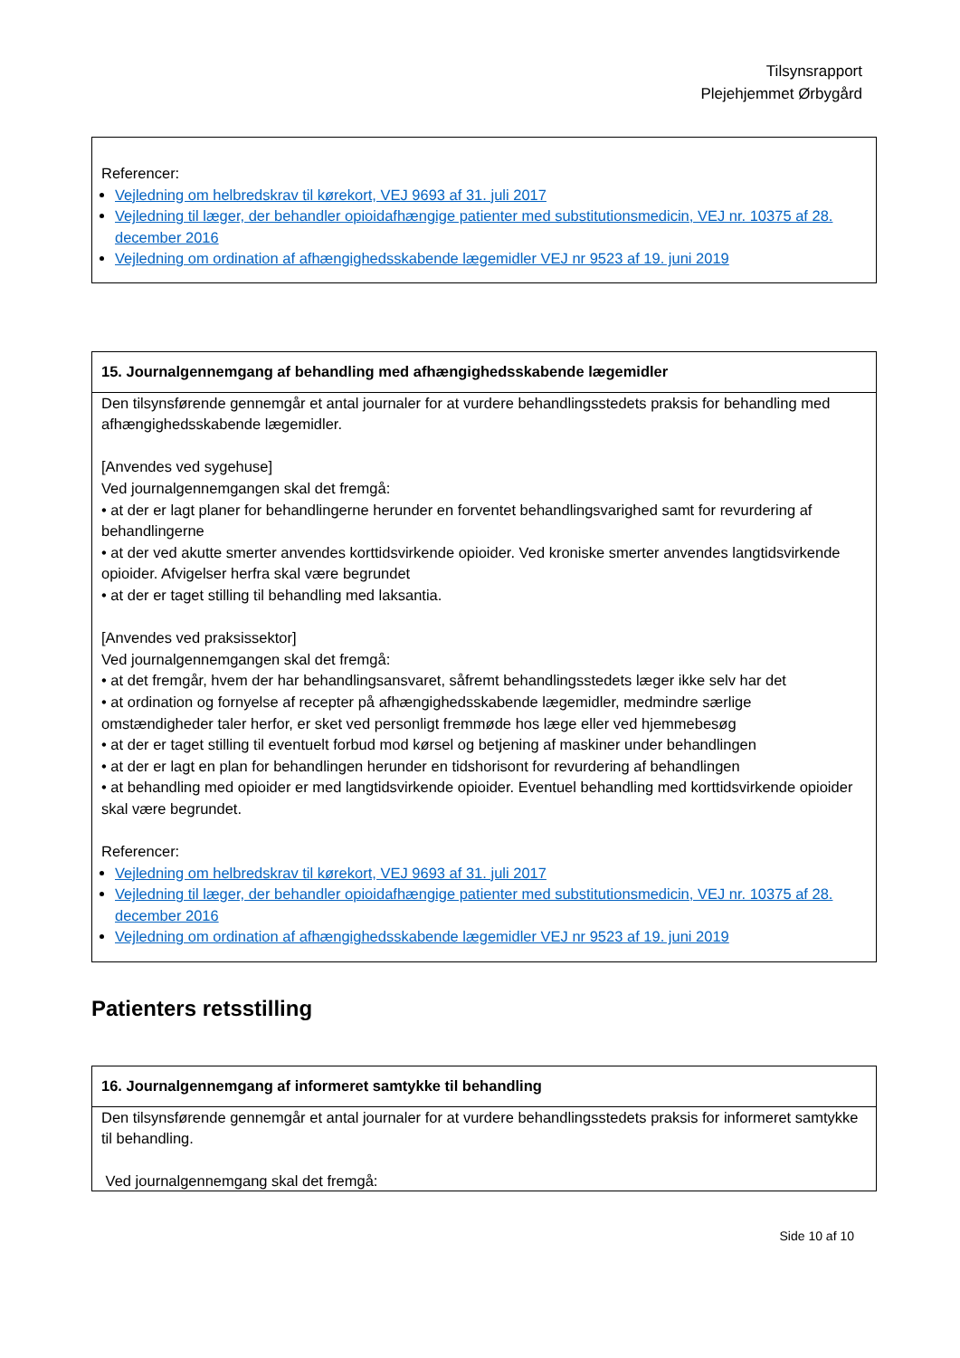Tilsynsrapport
Plejehjemmet Ørbygård
Referencer:
Vejledning om helbredskrav til kørekort, VEJ 9693 af 31. juli 2017
Vejledning til læger, der behandler opioidafhængige patienter med substitutionsmedicin, VEJ nr. 10375 af 28. december 2016
Vejledning om ordination af afhængighedsskabende lægemidler VEJ nr 9523 af 19. juni 2019
15. Journalgennemgang af behandling med afhængighedsskabende lægemidler
Den tilsynsførende gennemgår et antal journaler for at vurdere behandlingsstedets praksis for behandling med afhængighedsskabende lægemidler.
[Anvendes ved sygehuse]
Ved journalgennemgangen skal det fremgå:
• at der er lagt planer for behandlingerne herunder en forventet behandlingsvarighed samt for revurdering af behandlingerne
• at der ved akutte smerter anvendes korttidsvirkende opioider. Ved kroniske smerter anvendes langtidsvirkende opioider. Afvigelser herfra skal være begrundet
• at der er taget stilling til behandling med laksantia.
[Anvendes ved praksissektor]
Ved journalgennemgangen skal det fremgå:
• at det fremgår, hvem der har behandlingsansvaret, såfremt behandlingsstedets læger ikke selv har det
• at ordination og fornyelse af recepter på afhængighedsskabende lægemidler, medmindre særlige omstændigheder taler herfor, er sket ved personligt fremmøde hos læge eller ved hjemmebesøg
• at der er taget stilling til eventuelt forbud mod kørsel og betjening af maskiner under behandlingen
• at der er lagt en plan for behandlingen herunder en tidshorisont for revurdering af behandlingen
• at behandling med opioider er med langtidsvirkende opioider. Eventuel behandling med korttidsvirkende opioider skal være begrundet.
Referencer:
Vejledning om helbredskrav til kørekort, VEJ 9693 af 31. juli 2017
Vejledning til læger, der behandler opioidafhængige patienter med substitutionsmedicin, VEJ nr. 10375 af 28. december 2016
Vejledning om ordination af afhængighedsskabende lægemidler VEJ nr 9523 af 19. juni 2019
Patienters retsstilling
16. Journalgennemgang af informeret samtykke til behandling
Den tilsynsførende gennemgår et antal journaler for at vurdere behandlingsstedets praksis for informeret samtykke til behandling.
Ved journalgennemgang skal det fremgå:
Side 10 af 10